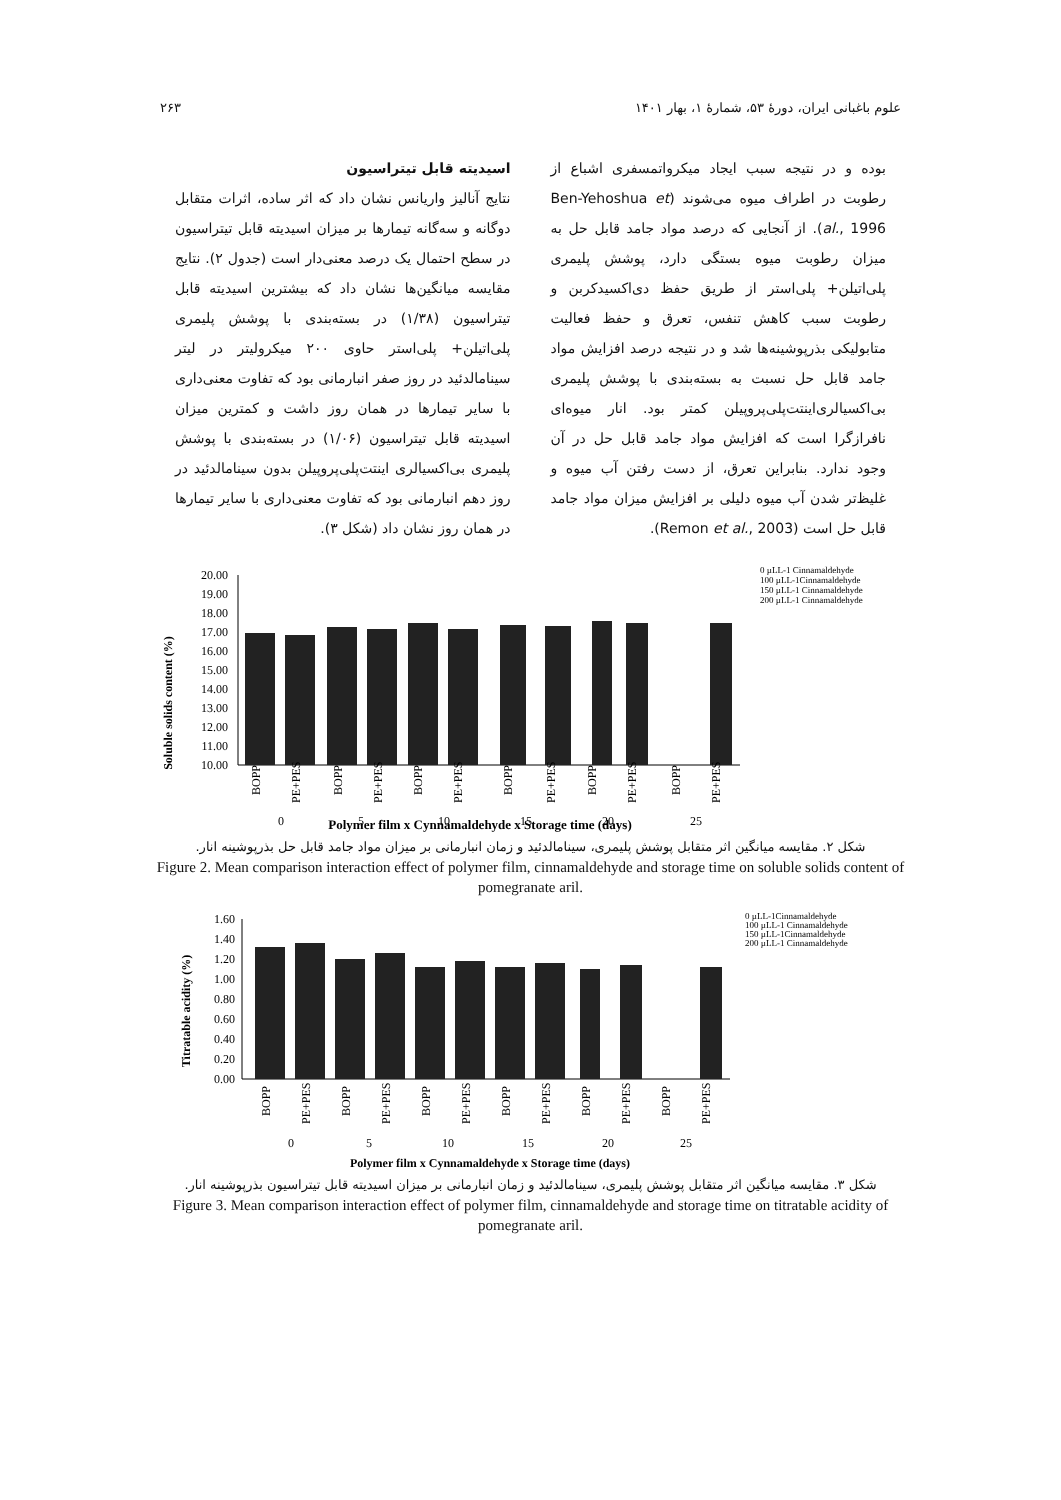علوم باغبانی ایران، دورهٔ ۵۳، شمارهٔ ۱، بهار ۱۴۰۱ ۲۶۳
بوده و در نتیجه سبب ایجاد میکرواتمسفری اشباع از رطوبت در اطراف میوه می‌شوند (Ben-Yehoshua et al., 1996). از آنجایی که درصد مواد جامد قابل حل به میزان رطوبت میوه بستگی دارد، پوشش پلیمری پلی‌اتیلن+ پلی‌استر از طریق حفظ دی‌اکسیدکربن و رطوبت سبب کاهش تنفس، تعرق و حفظ فعالیت متابولیکی بذرپوشینه‌ها شد و در نتیجه درصد افزایش مواد جامد قابل حل نسبت به بسته‌بندی با پوشش پلیمری بی‌اکسیالری‌اینتت‌پلی‌پروپیلن کمتر بود. انار میوه‌ای نافرازگرا است که افزایش مواد جامد قابل حل در آن وجود ندارد. بنابراین تعرق، از دست رفتن آب میوه و غلیظ‌تر شدن آب میوه دلیلی بر افزایش میزان مواد جامد قابل حل است (Remon et al., 2003).
اسیدیته قابل تیتراسیون
نتایج آنالیز واریانس نشان داد که اثر ساده، اثرات متقابل دوگانه و سه‌گانه تیمارها بر میزان اسیدیته قابل تیتراسیون در سطح احتمال یک درصد معنی‌دار است (جدول ۲). نتایج مقایسه میانگین‌ها نشان داد که بیشترین اسیدیته قابل تیتراسیون (۱/۳۸) در بسته‌بندی با پوشش پلیمری پلی‌اتیلن+ پلی‌استر حاوی ۲۰۰ میکرولیتر در لیتر سینامالدئید در روز صفر انبارمانی بود که تفاوت معنی‌داری با سایر تیمارها در همان روز داشت و کمترین میزان اسیدیته قابل تیتراسیون (۱/۰۶) در بسته‌بندی با پوشش پلیمری بی‌اکسیالری اینتت‌پلی‌پروپیلن بدون سینامالدئید در روز دهم انبارمانی بود که تفاوت معنی‌داری با سایر تیمارها در همان روز نشان داد (شکل ۳).
Soluble solids content (%)
20.00
19.00
18.00
17.00
16.00
15.00
14.00
13.00
12.00
11.00
10.00
BOPP
PE+PES
BOPP
PE+PES
BOPP
PE+PES
BOPP
PE+PES
BOPP
PE+PES
BOPP
PE+PES
0
5
10
15
20
25
Polymer film x Cynnamaldehyde x Storage time (days)
0 µLL-1 Cinnamaldehyde
100 µLL-1Cinnamaldehyde
150 µLL-1 Cinnamaldehyde
200 µLL-1 Cinnamaldehyde
شکل ۲. مقایسه میانگین اثر متقابل پوشش پلیمری، سینامالدئید و زمان انبارمانی بر میزان مواد جامد قابل حل بذرپوشینه انار.
Figure 2. Mean comparison interaction effect of polymer film, cinnamaldehyde and storage time on soluble solids content of pomegranate aril.
Titratable acidity (%)
1.60
1.40
1.20
1.00
0.80
0.60
0.40
0.20
0.00
BOPP
PE+PES
BOPP
PE+PES
BOPP
PE+PES
BOPP
PE+PES
BOPP
PE+PES
BOPP
PE+PES
0
5
10
15
20
25
Polymer film x Cynnamaldehyde x Storage time (days)
0 µLL-1Cinnamaldehyde
100 µLL-1 Cinnamaldehyde
150 µLL-1Cinnamaldehyde
200 µLL-1 Cinnamaldehyde
شکل ۳. مقایسه میانگین اثر متقابل پوشش پلیمری، سینامالدئید و زمان انبارمانی بر میزان اسیدیته قابل تیتراسیون بذرپوشینه انار.
Figure 3. Mean comparison interaction effect of polymer film, cinnamaldehyde and storage time on titratable acidity of pomegranate aril.